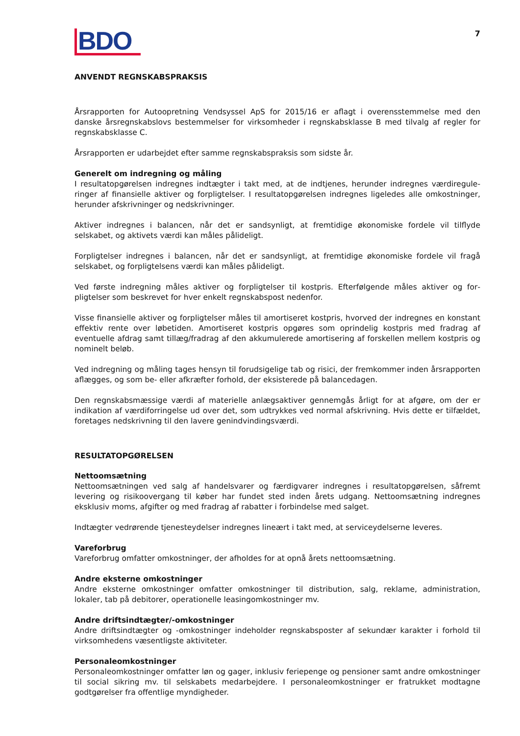BDO
7
ANVENDT REGNSKABSPRAKSIS
Årsrapporten for Autoopretning Vendsyssel ApS for 2015/16 er aflagt i overensstemmelse med den danske årsregnskabslovs bestemmelser for virksomheder i regnskabsklasse B med tilvalg af regler for regnskabsklasse C.
Årsrapporten er udarbejdet efter samme regnskabspraksis som sidste år.
Generelt om indregning og måling
I resultatopgørelsen indregnes indtægter i takt med, at de indtjenes, herunder indregnes værdiregule­ringer af finansielle aktiver og forpligtelser. I resultatopgørelsen indregnes ligeledes alle omkostninger, herunder afskrivninger og nedskrivninger.
Aktiver indregnes i balancen, når det er sandsynligt, at fremtidige økonomiske fordele vil tilflyde selskabet, og aktivets værdi kan måles pålideligt.
Forpligtelser indregnes i balancen, når det er sandsynligt, at fremtidige økonomiske fordele vil fragå selskabet, og forpligtelsens værdi kan måles pålideligt.
Ved første indregning måles aktiver og forpligtelser til kostpris. Efterfølgende måles aktiver og for­pligtelser som beskrevet for hver enkelt regnskabspost nedenfor.
Visse finansielle aktiver og forpligtelser måles til amortiseret kostpris, hvorved der indregnes en kon­stant effektiv rente over løbetiden. Amortiseret kostpris opgøres som oprindelig kostpris med fradrag af eventuelle afdrag samt tillæg/fradrag af den akkumulerede amortisering af forskellen mellem kost­pris og nominelt beløb.
Ved indregning og måling tages hensyn til forudsigelige tab og risici, der fremkommer inden årsrap­porten aflægges, og som be- eller afkræfter forhold, der eksisterede på balancedagen.
Den regnskabsmæssige værdi af materielle anlægsaktiver gennemgås årligt for at afgøre, om der er indikation af værdiforringelse ud over det, som udtrykkes ved normal afskrivning. Hvis dette er tilfældet, foretages nedskrivning til den lavere genindvindingsværdi.
RESULTATOPGØRELSEN
Nettoomsætning
Nettoomsætningen ved salg af handelsvarer og færdigvarer indregnes i resultatopgørelsen, såfremt levering og risikoovergang til køber har fundet sted inden årets udgang. Nettoomsætning indregnes eksklusiv moms, afgifter og med fradrag af rabatter i forbindelse med salget.
Indtægter vedrørende tjenesteydelser indregnes lineært i takt med, at serviceydelserne leveres.
Vareforbrug
Vareforbrug omfatter omkostninger, der afholdes for at opnå årets nettoomsætning.
Andre eksterne omkostninger
Andre eksterne omkostninger omfatter omkostninger til distribution, salg, reklame, administration, lokaler, tab på debitorer, operationelle leasingomkostninger mv.
Andre driftsindtægter/-omkostninger
Andre driftsindtægter og -omkostninger indeholder regnskabsposter af sekundær karakter i forhold til virksomhedens væsentligste aktiviteter.
Personaleomkostninger
Personaleomkostninger omfatter løn og gager, inklusiv feriepenge og pensioner samt andre omkost­ninger til social sikring mv. til selskabets medarbejdere. I personaleomkostninger er fratrukket mod­tagne godtgørelser fra offentlige myndigheder.